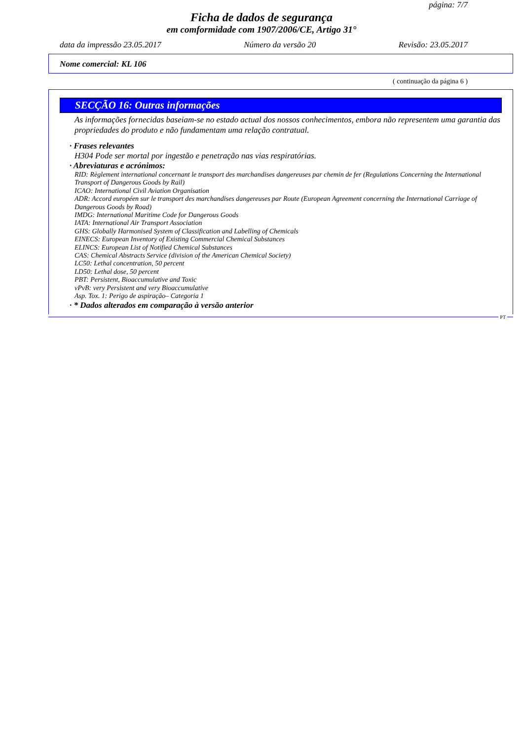página: 7/7
Ficha de dados de segurança
em comformidade com 1907/2006/CE, Artigo 31°
data da impressão 23.05.2017 Número da versão 20 Revisão: 23.05.2017
Nome comercial: KL 106
( continuação da página 6 )
SECÇÃO 16: Outras informações
As informações fornecidas baseiam-se no estado actual dos nossos conhecimentos, embora não representem uma garantia das propriedades do produto e não fundamentam uma relação contratual.
· Frases relevantes
H304 Pode ser mortal por ingestão e penetração nas vias respiratórias.
· Abreviaturas e acrónimos:
RID: Règlement international concernant le transport des marchandises dangereuses par chemin de fer (Regulations Concerning the International Transport of Dangerous Goods by Rail)
ICAO: International Civil Aviation Organisation
ADR: Accord européen sur le transport des marchandises dangereuses par Route (European Agreement concerning the International Carriage of Dangerous Goods by Road)
IMDG: International Maritime Code for Dangerous Goods
IATA: International Air Transport Association
GHS: Globally Harmonised System of Classification and Labelling of Chemicals
EINECS: European Inventory of Existing Commercial Chemical Substances
ELINCS: European List of Notified Chemical Substances
CAS: Chemical Abstracts Service (division of the American Chemical Society)
LC50: Lethal concentration, 50 percent
LD50: Lethal dose, 50 percent
PBT: Persistent, Bioaccumulative and Toxic
vPvB: very Persistent and very Bioaccumulative
Asp. Tox. 1: Perigo de aspiração– Categoria 1
· * Dados alterados em comparação à versão anterior
PT